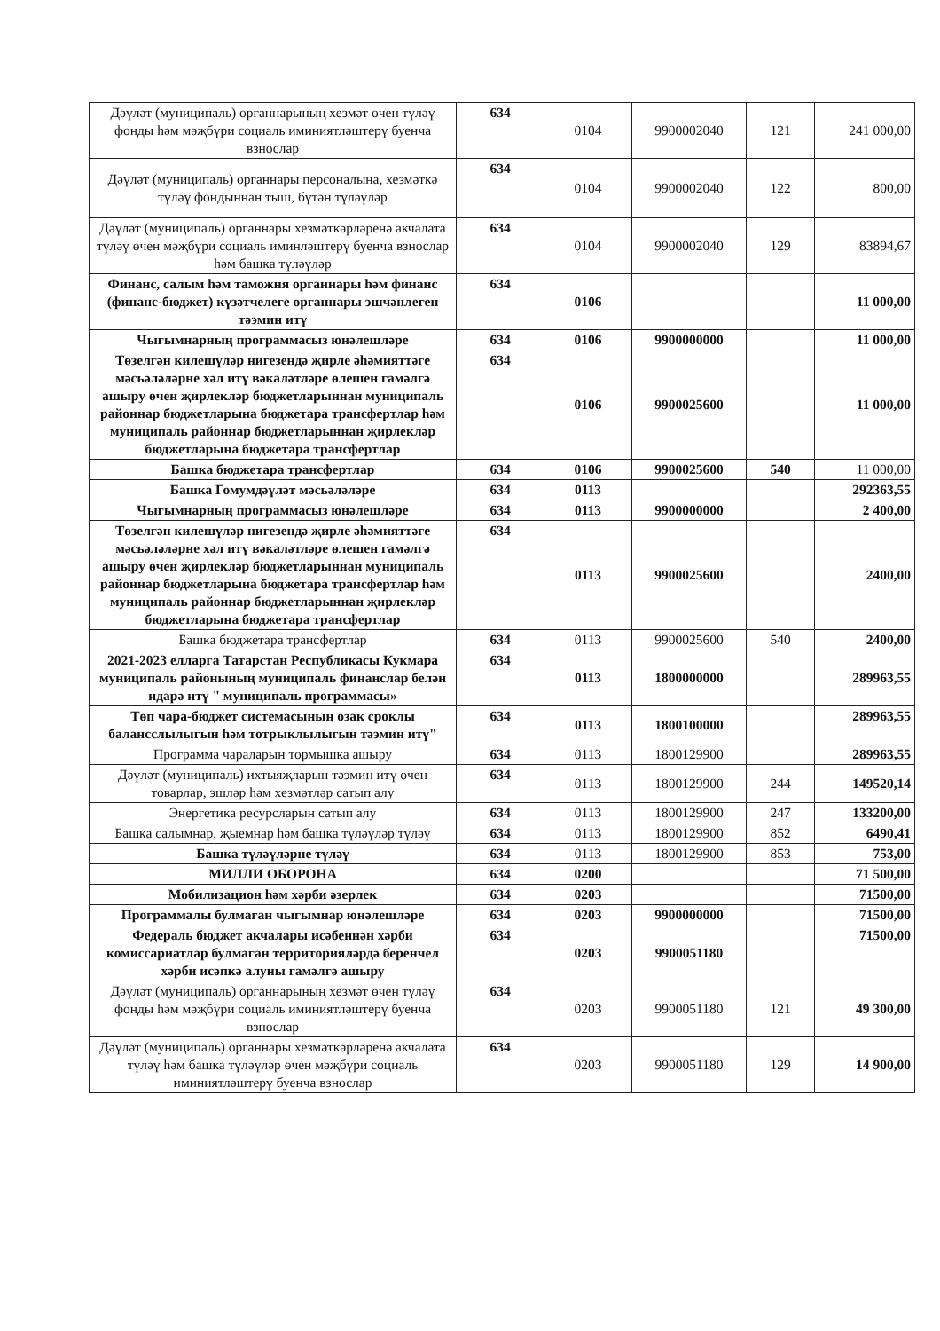| Дәүләт (муниципаль) органнарының хезмәт өчен түләү фонды һәм мәҗбүри социаль иминиятләштерү буенча взнослар | 634 | 0104 | 9900002040 | 121 | 241 000,00 |
| Дәүләт (муниципаль) органнары персоналына, хезмәткә түләү фондыннан тыш, бүтән түләүләр | 634 | 0104 | 9900002040 | 122 | 800,00 |
| Дәүләт (муниципаль) органнары хезмәткәрләренә акчалата түләү өчен мәҗбүри социаль иминләштерү буенча взнослар һәм башка түләүләр | 634 | 0104 | 9900002040 | 129 | 83894,67 |
| Финанс, салым һәм таможня органнары һәм финанс (финанс-бюджет) күзәтчелеге органнары эшчәнлеген тәэмин итү | 634 | 0106 | | | 11 000,00 |
| Чыгымнарның программасыз юнәлешләре | 634 | 0106 | 9900000000 | | 11 000,00 |
| Төзелгән килешүләр нигезендә җирле әһәмияттәге мәсьәләләрне хәл итү вәкаләтләре өлешен гамәлгә ашыру өчен җирлекләр бюджетларыннан муниципаль районнар бюджетларына бюджетара трансфертлар һәм муниципаль районнар бюджетларыннан җирлекләр бюджетларына бюджетара трансфертлар | 634 | 0106 | 9900025600 | | 11 000,00 |
| Башка бюджетара трансфертлар | 634 | 0106 | 9900025600 | 540 | 11 000,00 |
| Башка Гомумдәүләт мәсьәләләре | 634 | 0113 | | | 292363,55 |
| Чыгымнарның программасыз юнәлешләре | 634 | 0113 | 9900000000 | | 2 400,00 |
| Төзелгән килешүләр нигезендә җирле әһәмияттәге мәсьәләләрне хәл итү вәкаләтләре өлешен гамәлгә ашыру өчен җирлекләр бюджетларыннан муниципаль районнар бюджетларына бюджетара трансфертлар һәм муниципаль районнар бюджетларыннан җирлекләр бюджетларына бюджетара трансфертлар | 634 | 0113 | 9900025600 | | 2400,00 |
| Башка бюджетара трансфертлар | 634 | 0113 | 9900025600 | 540 | 2400,00 |
| 2021-2023 елларга Татарстан Республикасы Кукмара муниципаль районының муниципаль финанслар белән идарә итү " муниципаль программасы» | 634 | 0113 | 1800000000 | | 289963,55 |
| Төп чара-бюджет системасының озак сроклы балансслылыгын һәм тотрыклылыгын тәэмин итү" | 634 | 0113 | 1800100000 | | 289963,55 |
| Программа чараларын тормышка ашыру | 634 | 0113 | 1800129900 | | 289963,55 |
| Дәүләт (муниципаль) ихтыяҗларын тәэмин итү өчен товарлар, эшләр һәм хезмәтләр сатып алу | 634 | 0113 | 1800129900 | 244 | 149520,14 |
| Энергетика ресурсларын сатып алу | 634 | 0113 | 1800129900 | 247 | 133200,00 |
| Башка салымнар, җыемнар һәм башка түләүләр түләү | 634 | 0113 | 1800129900 | 852 | 6490,41 |
| Башка түләүләрне түләү | 634 | 0113 | 1800129900 | 853 | 753,00 |
| МИЛЛИ ОБОРОНА | 634 | 0200 | | | 71 500,00 |
| Мобилизацион һәм хәрби әзерлек | 634 | 0203 | | | 71500,00 |
| Программалы булмаган чыгымнар юнәлешләре | 634 | 0203 | 9900000000 | | 71500,00 |
| Федераль бюджет акчалары исәбеннән хәрби комиссариатлар булмаган территорияләрдә беренчел хәрби исәпкә алуны гамәлгә ашыру | 634 | 0203 | 9900051180 | | 71500,00 |
| Дәүләт (муниципаль) органнарының хезмәт өчен түләү фонды һәм мәҗбүри социаль иминиятләштерү буенча взнослар | 634 | 0203 | 9900051180 | 121 | 49 300,00 |
| Дәүләт (муниципаль) органнары хезмәткәрләренә акчалата түләү һәм башка түләүләр өчен мәҗбүри социаль иминиятләштерү буенча взнослар | 634 | 0203 | 9900051180 | 129 | 14 900,00 |